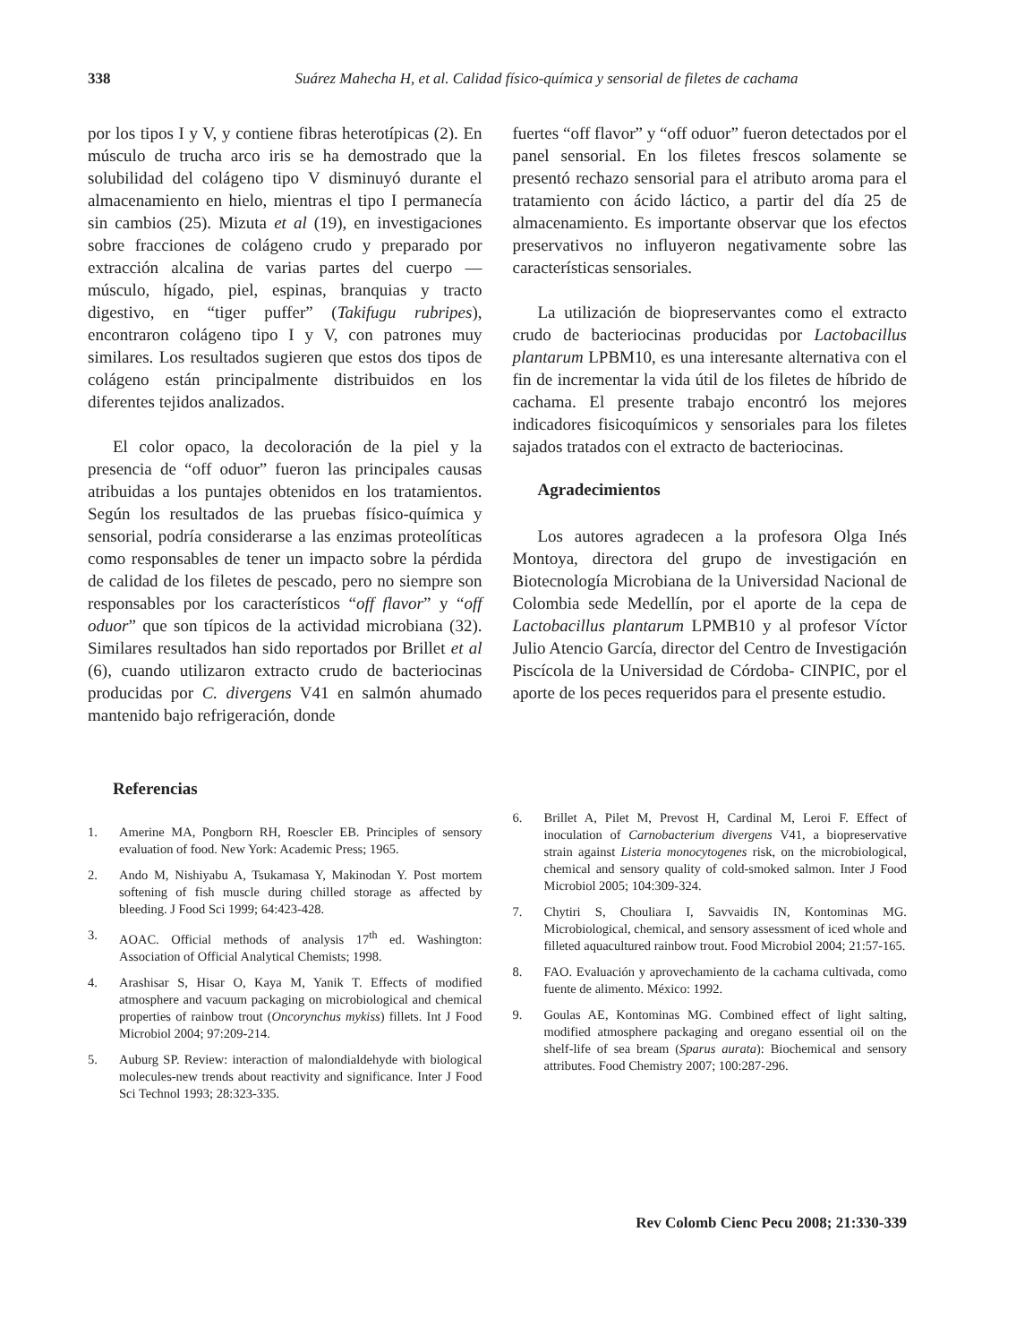338 Suárez Mahecha H, et al. Calidad físico-química y sensorial de filetes de cachama
por los tipos I y V, y contiene fibras heterotípicas (2). En músculo de trucha arco iris se ha demostrado que la solubilidad del colágeno tipo V disminuyó durante el almacenamiento en hielo, mientras el tipo I permanecía sin cambios (25). Mizuta et al (19), en investigaciones sobre fracciones de colágeno crudo y preparado por extracción alcalina de varias partes del cuerpo —músculo, hígado, piel, espinas, branquias y tracto digestivo, en “tiger puffer” (Takifugu rubripes), encontraron colágeno tipo I y V, con patrones muy similares. Los resultados sugieren que estos dos tipos de colágeno están principalmente distribuidos en los diferentes tejidos analizados.
El color opaco, la decoloración de la piel y la presencia de “off oduor” fueron las principales causas atribuidas a los puntajes obtenidos en los tratamientos. Según los resultados de las pruebas físico-química y sensorial, podría considerarse a las enzimas proteolíticas como responsables de tener un impacto sobre la pérdida de calidad de los filetes de pescado, pero no siempre son responsables por los característicos “off flavor” y “off oduor” que son típicos de la actividad microbiana (32). Similares resultados han sido reportados por Brillet et al (6), cuando utilizaron extracto crudo de bacteriocinas producidas por C. divergens V41 en salmón ahumado mantenido bajo refrigeración, donde
fuertes “off flavor” y “off oduor” fueron detectados por el panel sensorial. En los filetes frescos solamente se presentó rechazo sensorial para el atributo aroma para el tratamiento con ácido láctico, a partir del día 25 de almacenamiento. Es importante observar que los efectos preservativos no influyeron negativamente sobre las características sensoriales.
La utilización de biopreservantes como el extracto crudo de bacteriocinas producidas por Lactobacillus plantarum LPBM10, es una interesante alternativa con el fin de incrementar la vida útil de los filetes de híbrido de cachama. El presente trabajo encontró los mejores indicadores fisicoquímicos y sensoriales para los filetes sajados tratados con el extracto de bacteriocinas.
Agradecimientos
Los autores agradecen a la profesora Olga Inés Montoya, directora del grupo de investigación en Biotecnología Microbiana de la Universidad Nacional de Colombia sede Medellín, por el aporte de la cepa de Lactobacillus plantarum LPMB10 y al profesor Víctor Julio Atencio García, director del Centro de Investigación Piscícola de la Universidad de Córdoba- CINPIC, por el aporte de los peces requeridos para el presente estudio.
Referencias
1. Amerine MA, Pongborn RH, Roescler EB. Principles of sensory evaluation of food. New York: Academic Press; 1965.
2. Ando M, Nishiyabu A, Tsukamasa Y, Makinodan Y. Post mortem softening of fish muscle during chilled storage as affected by bleeding. J Food Sci 1999; 64:423-428.
3. AOAC. Official methods of analysis 17<sup>th</sup> ed. Washington: Association of Official Analytical Chemists; 1998.
4. Arashisar S, Hisar O, Kaya M, Yanik T. Effects of modified atmosphere and vacuum packaging on microbiological and chemical properties of rainbow trout (Oncorynchus mykiss) fillets. Int J Food Microbiol 2004; 97:209-214.
5. Auburg SP. Review: interaction of malondialdehyde with biological molecules-new trends about reactivity and significance. Inter J Food Sci Technol 1993; 28:323-335.
6. Brillet A, Pilet M, Prevost H, Cardinal M, Leroi F. Effect of inoculation of Carnobacterium divergens V41, a biopreservative strain against Listeria monocytogenes risk, on the microbiological, chemical and sensory quality of cold-smoked salmon. Inter J Food Microbiol 2005; 104:309-324.
7. Chytiri S, Chouliara I, Savvaidis IN, Kontominas MG. Microbiological, chemical, and sensory assessment of iced whole and filleted aquacultured rainbow trout. Food Microbiol 2004; 21:57-165.
8. FAO. Evaluación y aprovechamiento de la cachama cultivada, como fuente de alimento. México: 1992.
9. Goulas AE, Kontominas MG. Combined effect of light salting, modified atmosphere packaging and oregano essential oil on the shelf-life of sea bream (Sparus aurata): Biochemical and sensory attributes. Food Chemistry 2007; 100:287-296.
Rev Colomb Cienc Pecu 2008; 21:330-339